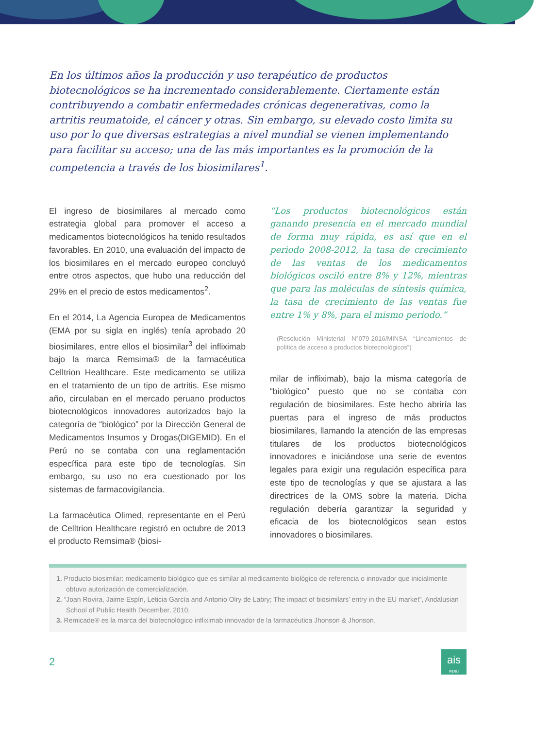En los últimos años la producción y uso terapéutico de productos biotecnológicos se ha incrementado considerablemente. Ciertamente están contribuyendo a combatir enfermedades crónicas degenerativas, como la artritis reumatoide, el cáncer y otras. Sin embargo, su elevado costo limita su uso por lo que diversas estrategias a nivel mundial se vienen implementando para facilitar su acceso; una de las más importantes es la promoción de la competencia a través de los biosimilares<sup>1</sup>.
El ingreso de biosimilares al mercado como estrategia global para promover el acceso a medicamentos biotecnológicos ha tenido resultados favorables. En 2010, una evaluación del impacto de los biosimilares en el mercado europeo concluyó entre otros aspectos, que hubo una reducción del 29% en el precio de estos medicamentos<sup>2</sup>.
En el 2014, La Agencia Europea de Medicamentos (EMA por su sigla en inglés) tenía aprobado 20 biosimilares, entre ellos el biosimilar<sup>3</sup> del infliximab bajo la marca Remsima® de la farmacéutica Celltrion Healthcare. Este medicamento se utiliza en el tratamiento de un tipo de artritis. Ese mismo año, circulaban en el mercado peruano productos biotecnológicos innovadores autorizados bajo la categoría de “biológico” por la Dirección General de Medicamentos Insumos y Drogas(DIGEMID). En el Perú no se contaba con una reglamentación específica para este tipo de tecnologías. Sin embargo, su uso no era cuestionado por los sistemas de farmacovigilancia.
La farmacéutica Olimed, representante en el Perú de Celltrion Healthcare registró en octubre de 2013 el producto Remsima® (biosi-
“Los productos biotecnológicos están ganando presencia en el mercado mundial de forma muy rápida, es así que en el periodo 2008-2012, la tasa de crecimiento de las ventas de los medicamentos biológicos osciló entre 8% y 12%, mientras que para las moléculas de síntesis química, la tasa de crecimiento de las ventas fue entre 1% y 8%, para el mismo periodo.”
(Resolución Ministerial N°079-2016/MINSA “Lineamientos de política de acceso a productos biotecnológicos”)
milar de infliximab), bajo la misma categoría de “biológico” puesto que no se contaba con regulación de biosimilares. Este hecho abriría las puertas para el ingreso de más productos biosimilares, llamando la atención de las empresas titulares de los productos biotecnológicos innovadores e iniciándose una serie de eventos legales para exigir una regulación específica para este tipo de tecnologías y que se ajustara a las directrices de la OMS sobre la materia. Dicha regulación debería garantizar la seguridad y eficacia de los biotecnológicos sean estos innovadores o biosimilares.
1. Producto biosimilar: medicamento biológico que es similar al medicamento biológico de referencia o innovador que inicialmente obtuvo autorización de comercialización.
2. “Joan Rovira, Jaime Espín, Leticia García and Antonio Olry de Labry; The impact of biosimilars’ entry in the EU market”, Andalusian School of Public Health December, 2010.
3. Remicade® es la marca del biotecnológico infliximab innovador de la farmacéutica Jhonson & Jhonson.
2
ais
PERÚ